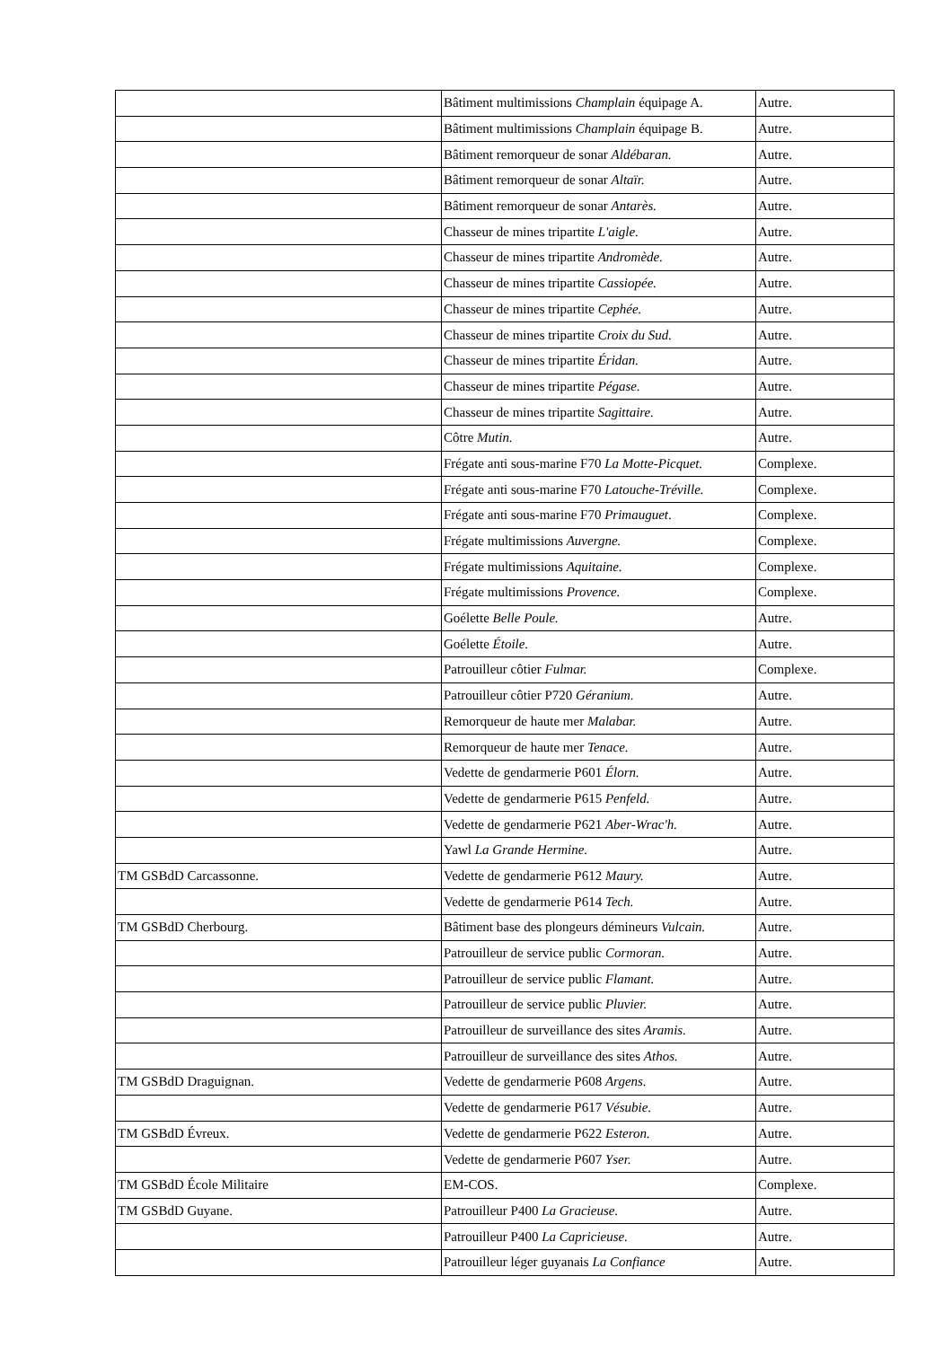| | Bâtiment multimissions Champlain équipage A. | Autre. |
| | Bâtiment multimissions Champlain équipage B. | Autre. |
| | Bâtiment remorqueur de sonar Aldébaran. | Autre. |
| | Bâtiment remorqueur de sonar Altaïr. | Autre. |
| | Bâtiment remorqueur de sonar Antarès. | Autre. |
| | Chasseur de mines tripartite L'aigle. | Autre. |
| | Chasseur de mines tripartite Andromède. | Autre. |
| | Chasseur de mines tripartite Cassiopée. | Autre. |
| | Chasseur de mines tripartite Cephée. | Autre. |
| | Chasseur de mines tripartite Croix du Sud. | Autre. |
| | Chasseur de mines tripartite Éridan. | Autre. |
| | Chasseur de mines tripartite Pégase. | Autre. |
| | Chasseur de mines tripartite Sagittaire. | Autre. |
| | Côtre Mutin. | Autre. |
| | Frégate anti sous-marine F70 La Motte-Picquet. | Complexe. |
| | Frégate anti sous-marine F70 Latouche-Tréville. | Complexe. |
| | Frégate anti sous-marine F70 Primauguet . | Complexe. |
| | Frégate multimissions Auvergne. | Complexe. |
| | Frégate multimissions Aquitaine. | Complexe. |
| | Frégate multimissions Provence. | Complexe. |
| | Goélette Belle Poule. | Autre. |
| | Goélette Étoile. | Autre. |
| | Patrouilleur côtier Fulmar. | Complexe. |
| | Patrouilleur côtier P720 Géranium. | Autre. |
| | Remorqueur de haute mer Malabar. | Autre. |
| | Remorqueur de haute mer Tenace. | Autre. |
| | Vedette de gendarmerie P601 Élorn. | Autre. |
| | Vedette de gendarmerie P615 Penfeld. | Autre. |
| | Vedette de gendarmerie P621 Aber-Wrac'h. | Autre. |
| | Yawl La Grande Hermine. | Autre. |
| TM GSBdD Carcassonne. | Vedette de gendarmerie P612 Maury. | Autre. |
| | Vedette de gendarmerie P614 Tech. | Autre. |
| TM GSBdD Cherbourg. | Bâtiment base des plongeurs démineurs Vulcain. | Autre. |
| | Patrouilleur de service public Cormoran. | Autre. |
| | Patrouilleur de service public Flamant. | Autre. |
| | Patrouilleur de service public Pluvier. | Autre. |
| | Patrouilleur de surveillance des sites Aramis. | Autre. |
| | Patrouilleur de surveillance des sites Athos. | Autre. |
| TM GSBdD Draguignan. | Vedette de gendarmerie P608 Argens. | Autre. |
| | Vedette de gendarmerie P617 Vésubie. | Autre. |
| TM GSBdD Évreux. | Vedette de gendarmerie P622 Esteron. | Autre. |
| | Vedette de gendarmerie P607 Yser. | Autre. |
| TM GSBdD École Militaire | EM-COS. | Complexe. |
| TM GSBdD Guyane. | Patrouilleur P400 La Gracieuse. | Autre. |
| | Patrouilleur P400 La Capricieuse. | Autre. |
| | Patrouilleur léger guyanais La Confiance | Autre. |